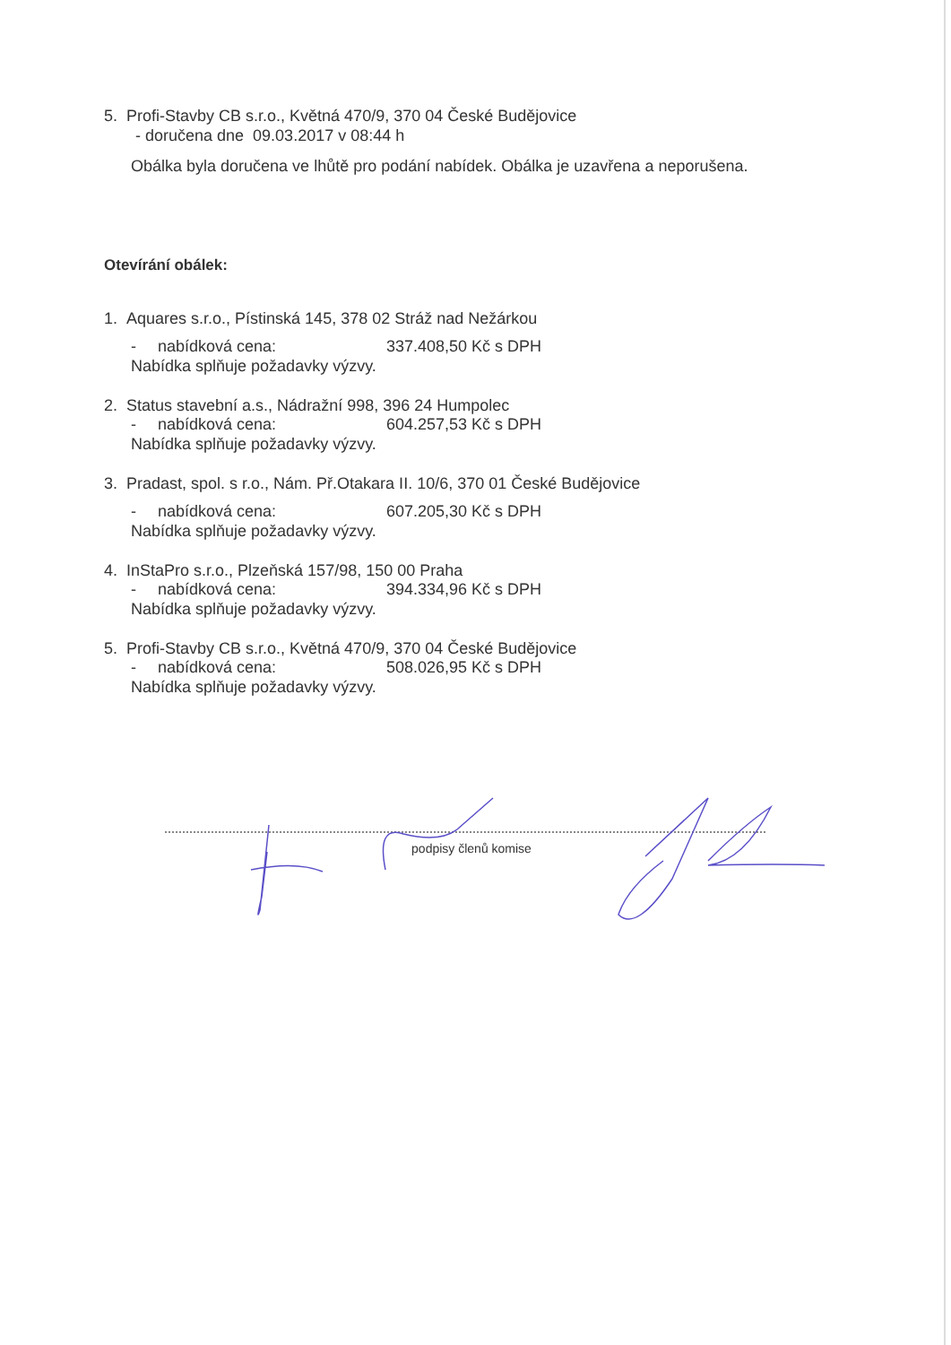5. Profi-Stavby CB s.r.o., Květná 470/9, 370 04 České Budějovice
- doručena dne 09.03.2017 v 08:44 h
Obálka byla doručena ve lhůtě pro podání nabídek. Obálka je uzavřena a neporušena.
Otevírání obálek:
1. Aquares s.r.o., Pístinská 145, 378 02 Stráž nad Nežárkou
- nabídková cena: 337.408,50 Kč s DPH
Nabídka splňuje požadavky výzvy.
2. Status stavební a.s., Nádražní 998, 396 24 Humpolec
- nabídková cena: 604.257,53 Kč s DPH
Nabídka splňuje požadavky výzvy.
3. Pradast, spol. s r.o., Nám. Př.Otakara II. 10/6, 370 01 České Budějovice
- nabídková cena: 607.205,30 Kč s DPH
Nabídka splňuje požadavky výzvy.
4. InStaPro s.r.o., Plzeňská 157/98, 150 00 Praha
- nabídková cena: 394.334,96 Kč s DPH
Nabídka splňuje požadavky výzvy.
5. Profi-Stavby CB s.r.o., Květná 470/9, 370 04 České Budějovice
- nabídková cena: 508.026,95 Kč s DPH
Nabídka splňuje požadavky výzvy.
podpisy členů komise